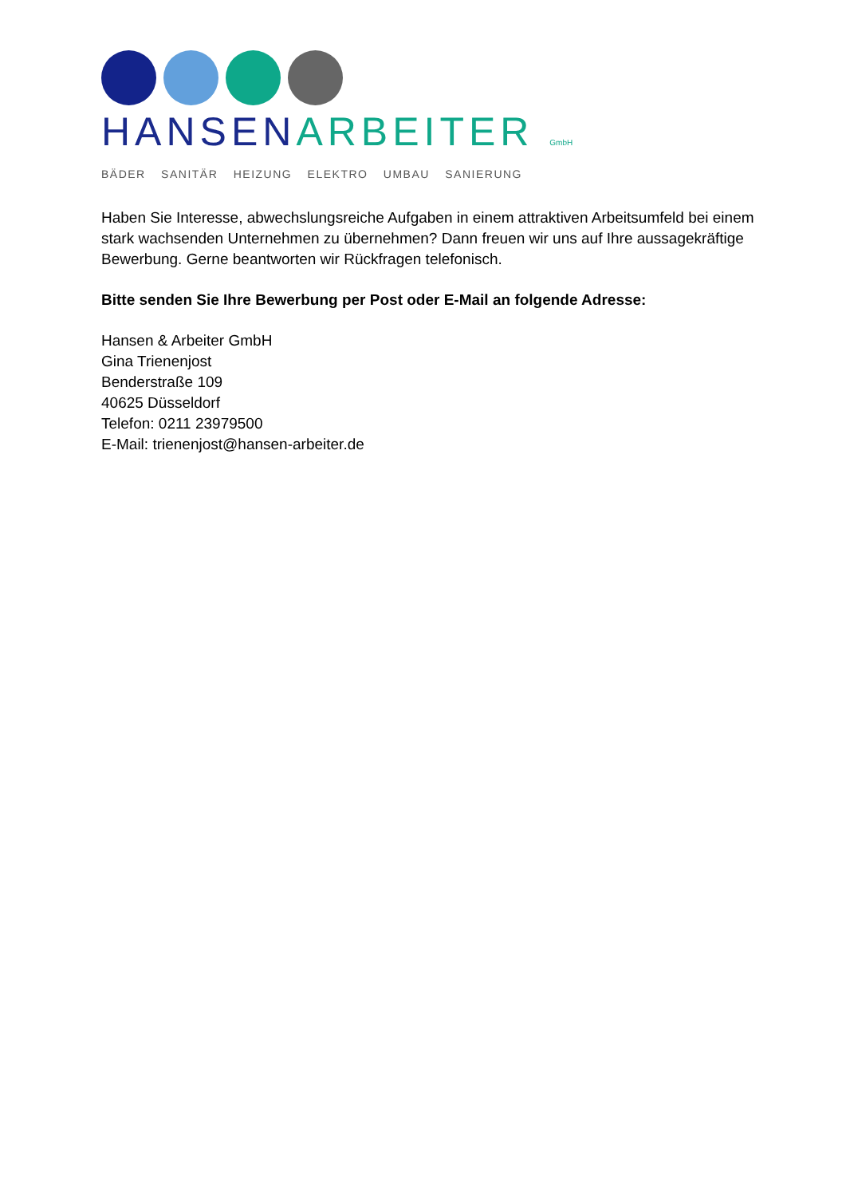HANSEN ARBEITER GmbH
BÄDER SANITÄR HEIZUNG ELEKTRO UMBAU SANIERUNG
Haben Sie Interesse, abwechslungsreiche Aufgaben in einem attraktiven Arbeitsumfeld bei einem stark wachsenden Unternehmen zu übernehmen? Dann freuen wir uns auf Ihre aussagekräftige Bewerbung. Gerne beantworten wir Rückfragen telefonisch.
Bitte senden Sie Ihre Bewerbung per Post oder E-Mail an folgende Adresse:
Hansen & Arbeiter GmbH
Gina Trienenjost
Benderstraße 109
40625 Düsseldorf
Telefon: 0211 23979500
E-Mail: trienenjost@hansen-arbeiter.de